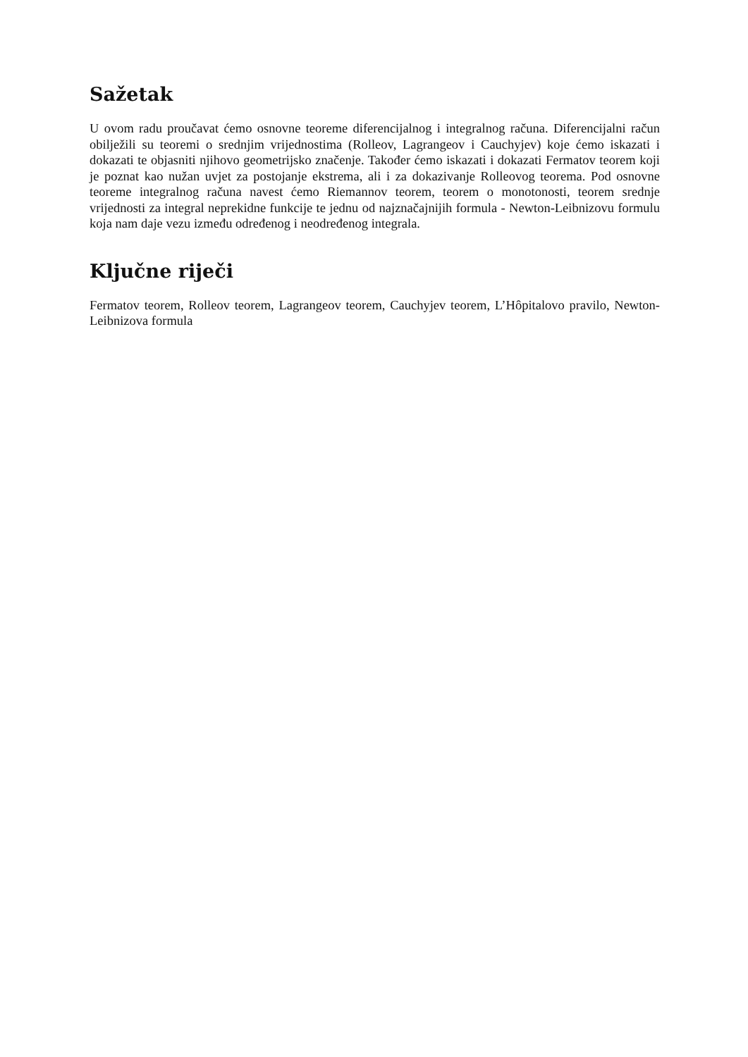Sažetak
U ovom radu proučavat ćemo osnovne teoreme diferencijalnog i integralnog računa. Diferencijalni račun obilježili su teoremi o srednjim vrijednostima (Rolleov, Lagrangeov i Cauchyjev) koje ćemo iskazati i dokazati te objasniti njihovo geometrijsko značenje. Također ćemo iskazati i dokazati Fermatov teorem koji je poznat kao nužan uvjet za postojanje ekstrema, ali i za dokazivanje Rolleovog teorema. Pod osnovne teoreme integralnog računa navest ćemo Riemannov teorem, teorem o monotonosti, teorem srednje vrijednosti za integral neprekidne funkcije te jednu od najznačajnijih formula - Newton-Leibnizovu formulu koja nam daje vezu između određenog i neodređenog integrala.
Ključne riječi
Fermatov teorem, Rolleov teorem, Lagrangeov teorem, Cauchyjev teorem, L’Hôpitalovo pravilo, Newton-Leibnizova formula